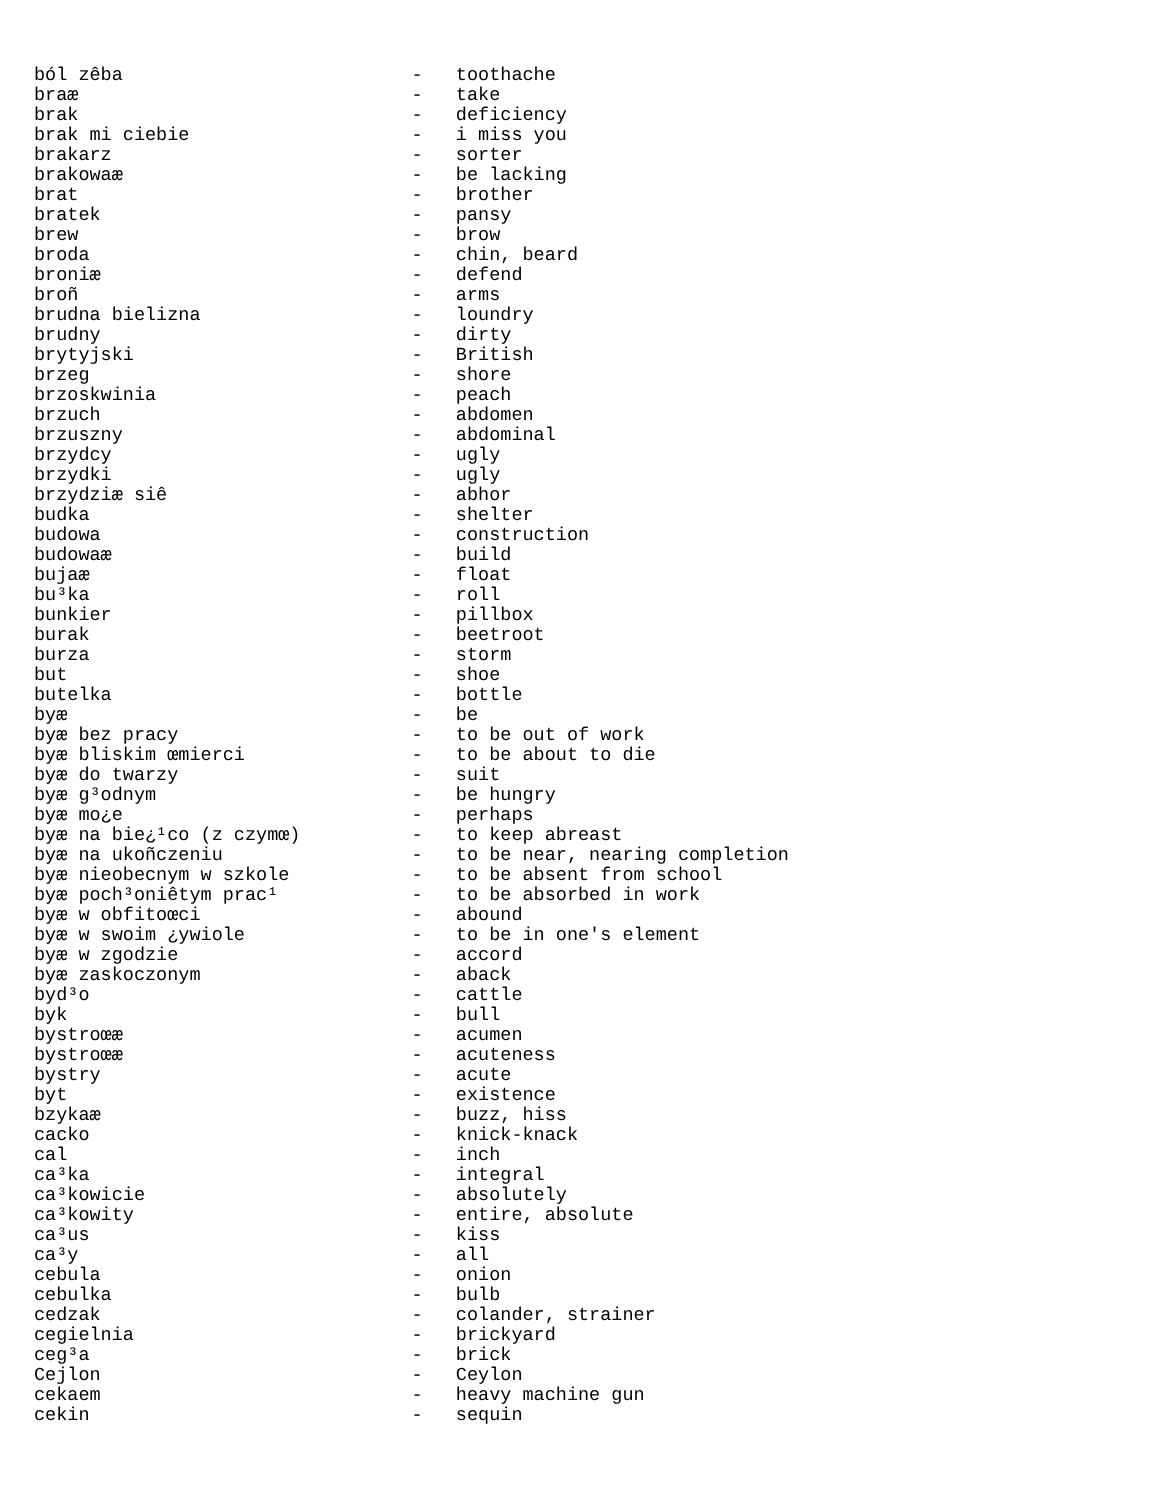ból zêba                          -   toothache
braæ                              -   take
brak                              -   deficiency
brak mi ciebie                    -   i miss you
brakarz                           -   sorter
brakowaæ                          -   be lacking
brat                              -   brother
bratek                            -   pansy
brew                              -   brow
broda                             -   chin, beard
broniæ                            -   defend
broñ                              -   arms
brudna bielizna                   -   loundry
brudny                            -   dirty
brytyjski                         -   British
brzeg                             -   shore
brzoskwinia                       -   peach
brzuch                            -   abdomen
brzuszny                          -   abdominal
brzydcy                           -   ugly
brzydki                           -   ugly
brzydziæ siê                      -   abhor
budka                             -   shelter
budowa                            -   construction
budowaæ                           -   build
bujaæ                             -   float
bu³ka                             -   roll
bunkier                           -   pillbox
burak                             -   beetroot
burza                             -   storm
but                               -   shoe
butelka                           -   bottle
byæ                               -   be
byæ bez pracy                     -   to be out of work
byæ bliskim œmierci               -   to be about to die
byæ do twarzy                     -   suit
byæ g³odnym                       -   be hungry
byæ mo¿e                          -   perhaps
byæ na bie¿¹co (z czymœ)          -   to keep abreast
byæ na ukoñczeniu                 -   to be near, nearing completion
byæ nieobecnym w szkole           -   to be absent from school
byæ poch³oniêtym prac¹            -   to be absorbed in work
byæ w obfitoœci                   -   abound
byæ w swoim ¿ywiole               -   to be in one's element
byæ w zgodzie                     -   accord
byæ zaskoczonym                   -   aback
byd³o                             -   cattle
byk                               -   bull
bystroœæ                          -   acumen
bystroœæ                          -   acuteness
bystry                            -   acute
byt                               -   existence
bzykaæ                            -   buzz, hiss
cacko                             -   knick-knack
cal                               -   inch
ca³ka                             -   integral
ca³kowicie                        -   absolutely
ca³kowity                         -   entire, absolute
ca³us                             -   kiss
ca³y                              -   all
cebula                            -   onion
cebulka                           -   bulb
cedzak                            -   colander, strainer
cegielnia                         -   brickyard
ceg³a                             -   brick
Cejlon                            -   Ceylon
cekaem                            -   heavy machine gun
cekin                             -   sequin